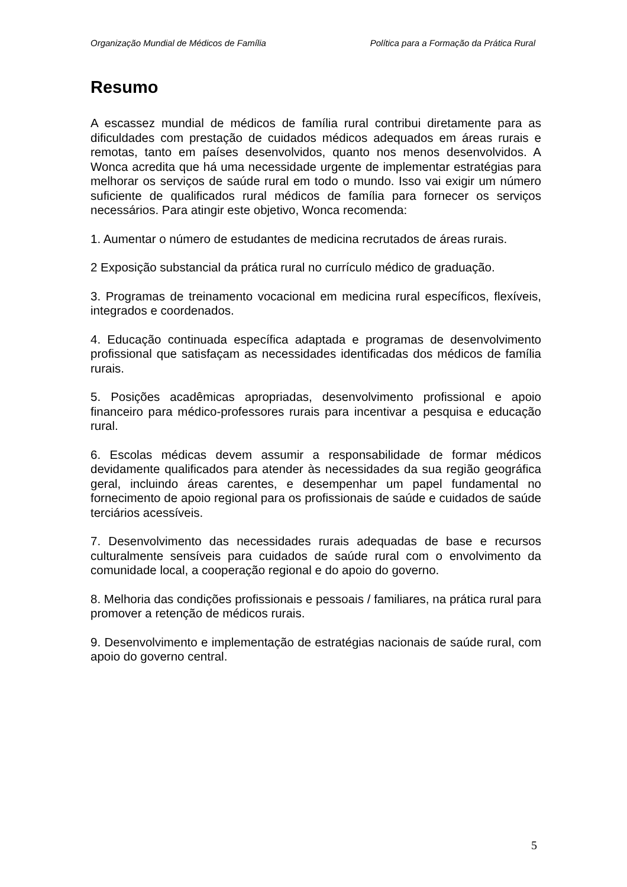Organização Mundial de Médicos de Família Política para a Formação da Prática Rural
Resumo
A escassez mundial de médicos de família rural contribui diretamente para as dificuldades com prestação de cuidados médicos adequados em áreas rurais e remotas, tanto em países desenvolvidos, quanto nos menos desenvolvidos. A Wonca acredita que há uma necessidade urgente de implementar estratégias para melhorar os serviços de saúde rural em todo o mundo. Isso vai exigir um número suficiente de qualificados rural médicos de família para fornecer os serviços necessários. Para atingir este objetivo, Wonca recomenda:
1. Aumentar o número de estudantes de medicina recrutados de áreas rurais.
2 Exposição substancial da prática rural no currículo médico de graduação.
3. Programas de treinamento vocacional em medicina rural específicos, flexíveis, integrados e coordenados.
4. Educação continuada específica adaptada e programas de desenvolvimento profissional que satisfaçam as necessidades identificadas dos médicos de família rurais.
5. Posições acadêmicas apropriadas, desenvolvimento profissional e apoio financeiro para médico-professores rurais para incentivar a pesquisa e educação rural.
6. Escolas médicas devem assumir a responsabilidade de formar médicos devidamente qualificados para atender às necessidades da sua região geográfica geral, incluindo áreas carentes, e desempenhar um papel fundamental no fornecimento de apoio regional para os profissionais de saúde e cuidados de saúde terciários acessíveis.
7. Desenvolvimento das necessidades rurais adequadas de base e recursos culturalmente sensíveis para cuidados de saúde rural com o envolvimento da comunidade local, a cooperação regional e do apoio do governo.
8. Melhoria das condições profissionais e pessoais / familiares, na prática rural para promover a retenção de médicos rurais.
9. Desenvolvimento e implementação de estratégias nacionais de saúde rural, com apoio do governo central.
5